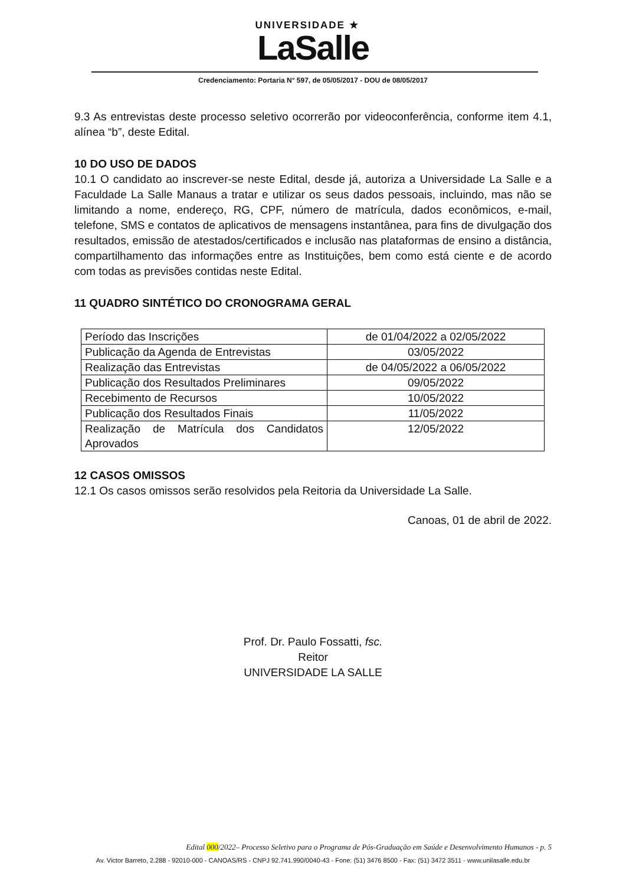UNIVERSIDADE ★
LaSalle
Credenciamento: Portaria N° 597, de 05/05/2017 - DOU de 08/05/2017
9.3 As entrevistas deste processo seletivo ocorrerão por videoconferência, conforme item 4.1, alínea “b”, deste Edital.
10 DO USO DE DADOS
10.1 O candidato ao inscrever-se neste Edital, desde já, autoriza a Universidade La Salle e a Faculdade La Salle Manaus a tratar e utilizar os seus dados pessoais, incluindo, mas não se limitando a nome, endereço, RG, CPF, número de matrícula, dados econômicos, e-mail, telefone, SMS e contatos de aplicativos de mensagens instantânea, para fins de divulgação dos resultados, emissão de atestados/certificados e inclusão nas plataformas de ensino a distância, compartilhamento das informações entre as Instituições, bem como está ciente e de acordo com todas as previsões contidas neste Edital.
11 QUADRO SINTÉTICO DO CRONOGRAMA GERAL
| Período das Inscrições | de 01/04/2022 a 02/05/2022 |
| Publicação da Agenda de Entrevistas | 03/05/2022 |
| Realização das Entrevistas | de 04/05/2022 a 06/05/2022 |
| Publicação dos Resultados Preliminares | 09/05/2022 |
| Recebimento de Recursos | 10/05/2022 |
| Publicação dos Resultados Finais | 11/05/2022 |
| Realização de Matrícula dos Candidatos Aprovados | 12/05/2022 |
12 CASOS OMISSOS
12.1 Os casos omissos serão resolvidos pela Reitoria da Universidade La Salle.
Canoas, 01 de abril de 2022.
Prof. Dr. Paulo Fossatti, fsc.
Reitor
UNIVERSIDADE LA SALLE
Edital 000/2022– Processo Seletivo para o Programa de Pós-Graduação em Saúde e Desenvolvimento Humanos - p. 5
Av. Victor Barreto, 2.288 - 92010-000 - CANOAS/RS - CNPJ 92.741.990/0040-43 - Fone: (51) 3476 8500 - Fax: (51) 3472 3511 - www.unilasalle.edu.br